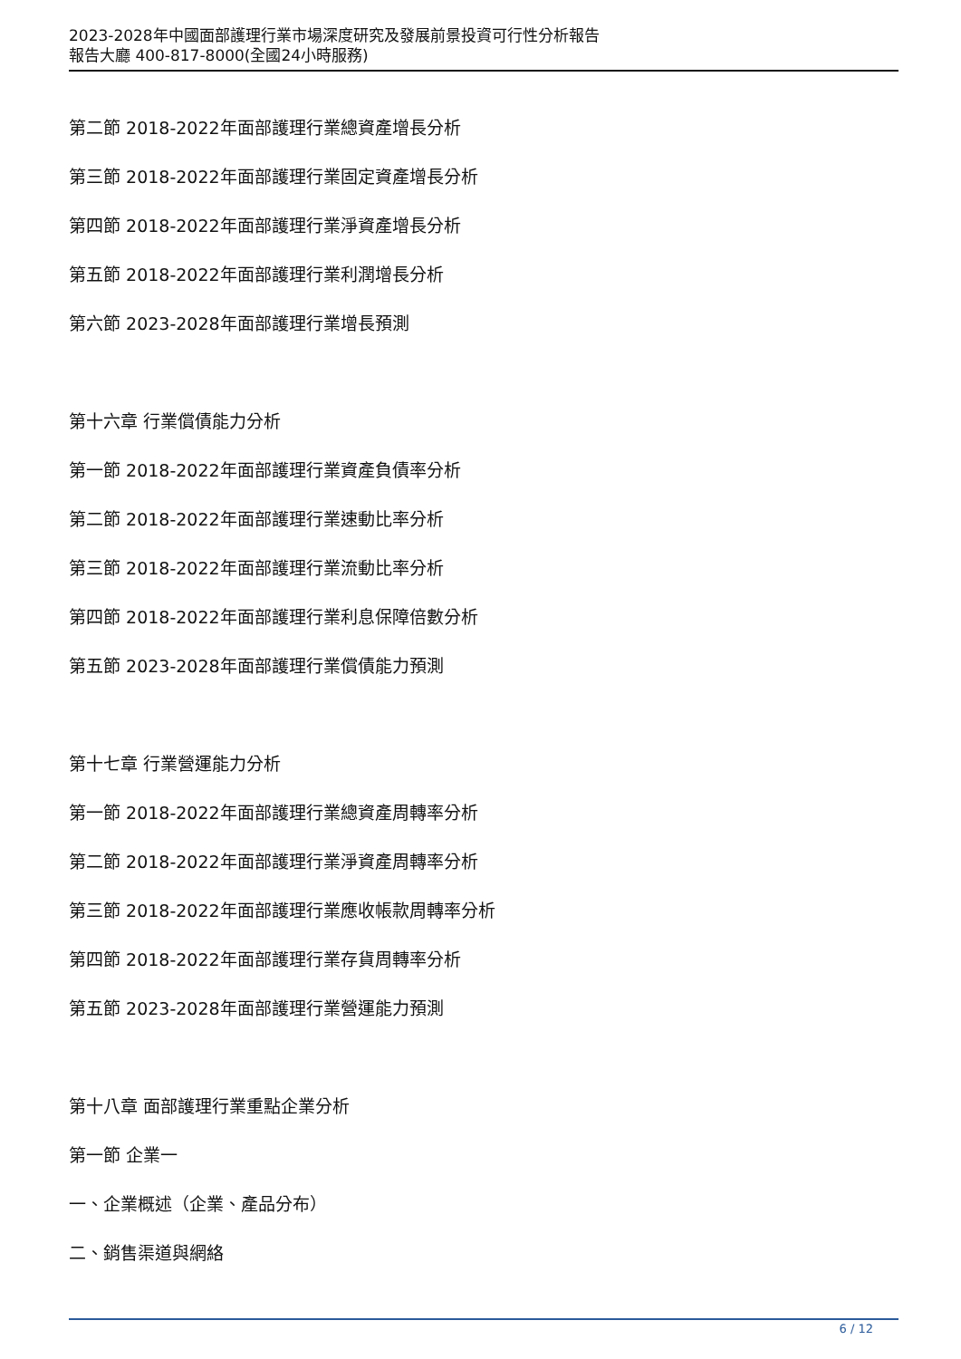2023-2028年中國面部護理行業市場深度研究及發展前景投資可行性分析報告
報告大廳 400-817-8000(全國24小時服務)
第二節 2018-2022年面部護理行業總資產增長分析
第三節 2018-2022年面部護理行業固定資產增長分析
第四節 2018-2022年面部護理行業淨資產增長分析
第五節 2018-2022年面部護理行業利潤增長分析
第六節 2023-2028年面部護理行業增長預測
第十六章 行業償債能力分析
第一節 2018-2022年面部護理行業資產負債率分析
第二節 2018-2022年面部護理行業速動比率分析
第三節 2018-2022年面部護理行業流動比率分析
第四節 2018-2022年面部護理行業利息保障倍數分析
第五節 2023-2028年面部護理行業償債能力預測
第十七章 行業營運能力分析
第一節 2018-2022年面部護理行業總資產周轉率分析
第二節 2018-2022年面部護理行業淨資產周轉率分析
第三節 2018-2022年面部護理行業應收帳款周轉率分析
第四節 2018-2022年面部護理行業存貨周轉率分析
第五節 2023-2028年面部護理行業營運能力預測
第十八章 面部護理行業重點企業分析
第一節 企業一
一、企業概述（企業、產品分布）
二、銷售渠道與網絡
6 / 12